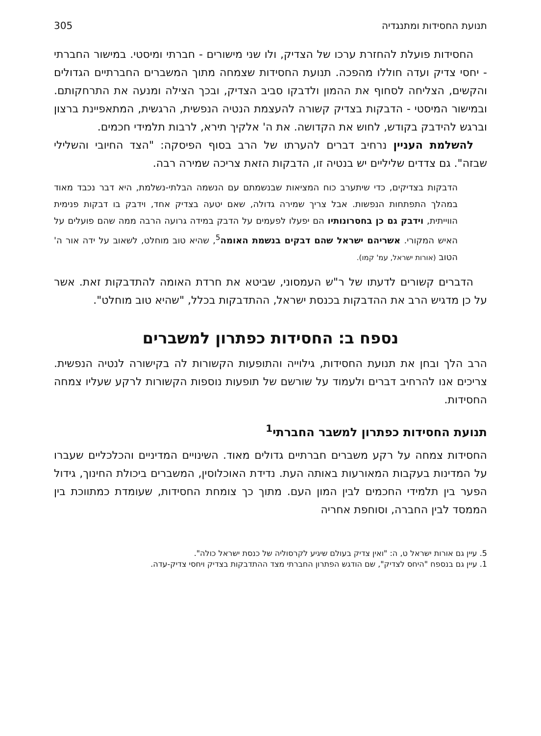תנועת החסידות ומתנגדיה 305
החסידות פועלת להחזרת ערכו של הצדיק, ולו שני מישורים - חברתי ומיסטי. במישור החברתי - יחסי צדיק ועדה חוללו מהפכה. תנועת החסידות שצמחה מתוך המשברים החברתיים הגדולים והקשים, הצליחה לסחוף את ההמון ולדבקו סביב הצדיק, ובכך הצילה ומנעה את התרחקותם. ובמישור המיסטי - הדבקות בצדיק קשורה להעצמת הנטיה הנפשית, הרגשית, המתאפיינת ברצון וברגש להידבק בקודש, לחוש את הקדושה. את ה' אלקיך תירא, לרבות תלמידי חכמים.
להשלמת העניין נרחיב דברים להערתו של הרב בסוף הפיסקה: "הצד החיובי והשלילי שבזה". גם צדדים שליליים יש בנטיה זו, הדבקות הזאת צריכה שמירה רבה.
הדבקות בצדיקים, כדי שיתערב כוח המציאות שבנשמתם עם הנשמה הבלתי-נשלמת, היא דבר נכבד מאוד במהלך התפתחות הנפשות. אבל צריך שמירה גדולה, שאם יטעה בצדיק אחד, וידבק בו דבקות פנימית הווייתית, וידבק גם כן בחסרונותיו הם יפעלו לפעמים על הדבק במידה גרועה הרבה ממה שהם פועלים על האיש המקורי. אשריהם ישראל שהם דבקים בנשמת האומה<sup>5</sup>, שהיא טוב מוחלט, לשאוב על ידה אור ה' הטוב (אורות ישראל, עמ' קמו).
הדברים קשורים לדעתו של ר"ש העמסוני, שביטא את חרדת האומה להתדבקות זאת. אשר על כן מדגיש הרב את ההדבקות בכנסת ישראל, ההתדבקות בכלל, "שהיא טוב מוחלט".
נספח ב: החסידות כפתרון למשברים
הרב הלך ובחן את תנועת החסידות, גילוייה והתופעות הקשורות לה בקישורה לנטיה הנפשית. צריכים אנו להרחיב דברים ולעמוד על שורשם של תופעות נוספות הקשורות לרקע שעליו צמחה החסידות.
תנועת החסידות כפתרון למשבר החברתי<sup>1</sup>
החסידות צמחה על רקע משברים חברתיים גדולים מאוד. השינויים המדיניים והכלכליים שעברו על המדינות בעקבות המאורעות באותה העת. נדידת האוכלוסין, המשברים ביכולת החינוך, גידול הפער בין תלמידי החכמים לבין המון העם. מתוך כך צומחת החסידות, שעומדת כמתווכת בין הממסד לבין החברה, וסוחפת אחריה
5. עיין גם אורות ישראל ט, ה: "ואין צדיק בעולם שיגיע לקרסוליה של כנסת ישראל כולה".
1. עיין גם בנספח "היחס לצדיק", שם הודגש הפתרון החברתי מצד ההתדבקות בצדיק ויחסי צדיק-עדה.